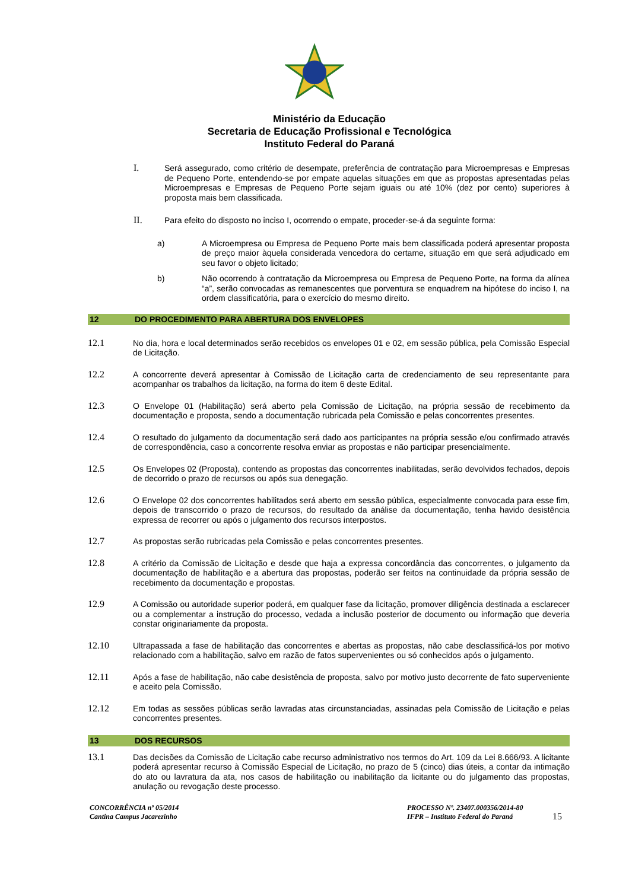Ministério da Educação
Secretaria de Educação Profissional e Tecnológica
Instituto Federal do Paraná
I. Será assegurado, como critério de desempate, preferência de contratação para Microempresas e Empresas de Pequeno Porte, entendendo-se por empate aquelas situações em que as propostas apresentadas pelas Microempresas e Empresas de Pequeno Porte sejam iguais ou até 10% (dez por cento) superiores à proposta mais bem classificada.
II. Para efeito do disposto no inciso I, ocorrendo o empate, proceder-se-á da seguinte forma:
a) A Microempresa ou Empresa de Pequeno Porte mais bem classificada poderá apresentar proposta de preço maior àquela considerada vencedora do certame, situação em que será adjudicado em seu favor o objeto licitado;
b) Não ocorrendo à contratação da Microempresa ou Empresa de Pequeno Porte, na forma da alínea “a”, serão convocadas as remanescentes que porventura se enquadrem na hipótese do inciso I, na ordem classificatória, para o exercício do mesmo direito.
12 DO PROCEDIMENTO PARA ABERTURA DOS ENVELOPES
12.1 No dia, hora e local determinados serão recebidos os envelopes 01 e 02, em sessão pública, pela Comissão Especial de Licitação.
12.2 A concorrente deverá apresentar à Comissão de Licitação carta de credenciamento de seu representante para acompanhar os trabalhos da licitação, na forma do item 6 deste Edital.
12.3 O Envelope 01 (Habilitação) será aberto pela Comissão de Licitação, na própria sessão de recebimento da documentação e proposta, sendo a documentação rubricada pela Comissão e pelas concorrentes presentes.
12.4 O resultado do julgamento da documentação será dado aos participantes na própria sessão e/ou confirmado através de correspondência, caso a concorrente resolva enviar as propostas e não participar presencialmente.
12.5 Os Envelopes 02 (Proposta), contendo as propostas das concorrentes inabilitadas, serão devolvidos fechados, depois de decorrido o prazo de recursos ou após sua denegação.
12.6 O Envelope 02 dos concorrentes habilitados será aberto em sessão pública, especialmente convocada para esse fim, depois de transcorrido o prazo de recursos, do resultado da análise da documentação, tenha havido desistência expressa de recorrer ou após o julgamento dos recursos interpostos.
12.7 As propostas serão rubricadas pela Comissão e pelas concorrentes presentes.
12.8 A critério da Comissão de Licitação e desde que haja a expressa concordância das concorrentes, o julgamento da documentação de habilitação e a abertura das propostas, poderão ser feitos na continuidade da própria sessão de recebimento da documentação e propostas.
12.9 A Comissão ou autoridade superior poderá, em qualquer fase da licitação, promover diligência destinada a esclarecer ou a complementar a instrução do processo, vedada a inclusão posterior de documento ou informação que deveria constar originariamente da proposta.
12.10 Ultrapassada a fase de habilitação das concorrentes e abertas as propostas, não cabe desclassificá-los por motivo relacionado com a habilitação, salvo em razão de fatos supervenientes ou só conhecidos após o julgamento.
12.11 Após a fase de habilitação, não cabe desistência de proposta, salvo por motivo justo decorrente de fato superveniente e aceito pela Comissão.
12.12 Em todas as sessões públicas serão lavradas atas circunstanciadas, assinadas pela Comissão de Licitação e pelas concorrentes presentes.
13 DOS RECURSOS
13.1 Das decisões da Comissão de Licitação cabe recurso administrativo nos termos do Art. 109 da Lei 8.666/93. A licitante poderá apresentar recurso à Comissão Especial de Licitação, no prazo de 5 (cinco) dias úteis, a contar da intimação do ato ou lavratura da ata, nos casos de habilitação ou inabilitação da licitante ou do julgamento das propostas, anulação ou revogação deste processo.
CONCORRÊNCIA nº 05/2014
Cantina Campus Jacarezinho
PROCESSO Nº. 23407.000356/2014-80
IFPR – Instituto Federal do Paraná
15